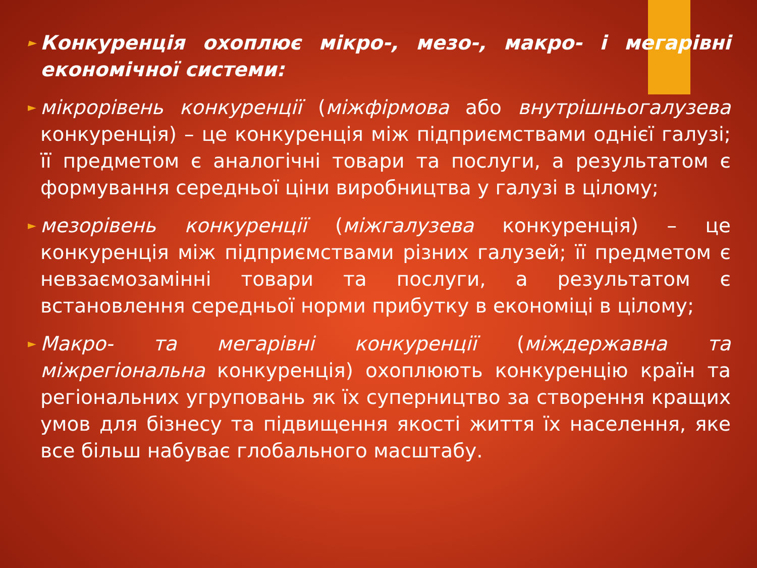► Конкуренція охоплює мікро-, мезо-, макро- і мегарівні економічної системи:
► мікрорівень конкуренції (міжфірмова або внутрішньогалузева конкуренція) – це конкуренція між підприємствами однієї галузі; її предметом є аналогічні товари та послуги, а результатом є формування середньої ціни виробництва у галузі в цілому;
► мезорівень конкуренції (міжгалузева конкуренція) – це конкуренція між підприємствами різних галузей; її предметом є невзаємозамінні товари та послуги, а результатом є встановлення середньої норми прибутку в економіці в цілому;
► Макро- та мегарівні конкуренції (міждержавна та міжрегіональна конкуренція) охоплюють конкуренцію країн та регіональних угруповань як їх суперництво за створення кращих умов для бізнесу та підвищення якості життя їх населення, яке все більш набуває глобального масштабу.